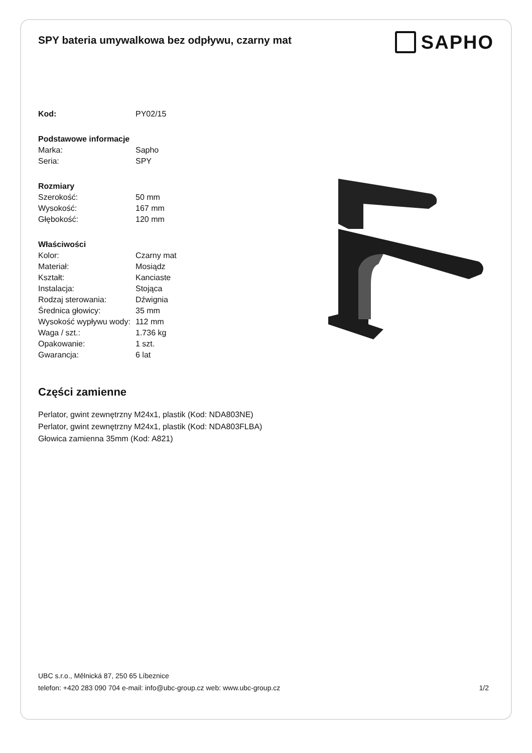SPY bateria umywalkowa bez odpływu, czarny mat
SAPHO
| Kod: | PY02/15 |
| Podstawowe informacje | |
| Marka: | Sapho |
| Seria: | SPY |
| Rozmiary | |
| Szerokość: | 50 mm |
| Wysokość: | 167 mm |
| Głębokość: | 120 mm |
| Właściwości | |
| Kolor: | Czarny mat |
| Materiał: | Mosiądz |
| Kształt: | Kanciaste |
| Instalacja: | Stojąca |
| Rodzaj sterowania: | Dźwignia |
| Średnica głowicy: | 35 mm |
| Wysokość wypływu wody: | 112 mm |
| Waga / szt.: | 1.736 kg |
| Opakowanie: | 1 szt. |
| Gwarancja: | 6 lat |
Części zamienne
Perlator, gwint zewnętrzny M24x1, plastik (Kod: NDA803NE)
Perlator, gwint zewnętrzny M24x1, plastik (Kod: NDA803FLBA)
Głowica zamienna 35mm (Kod: A821)
UBC s.r.o., Mělnická 87, 250 65 Líbeznice
telefon: +420 283 090 704 e-mail: info@ubc-group.cz web: www.ubc-group.cz 1/2